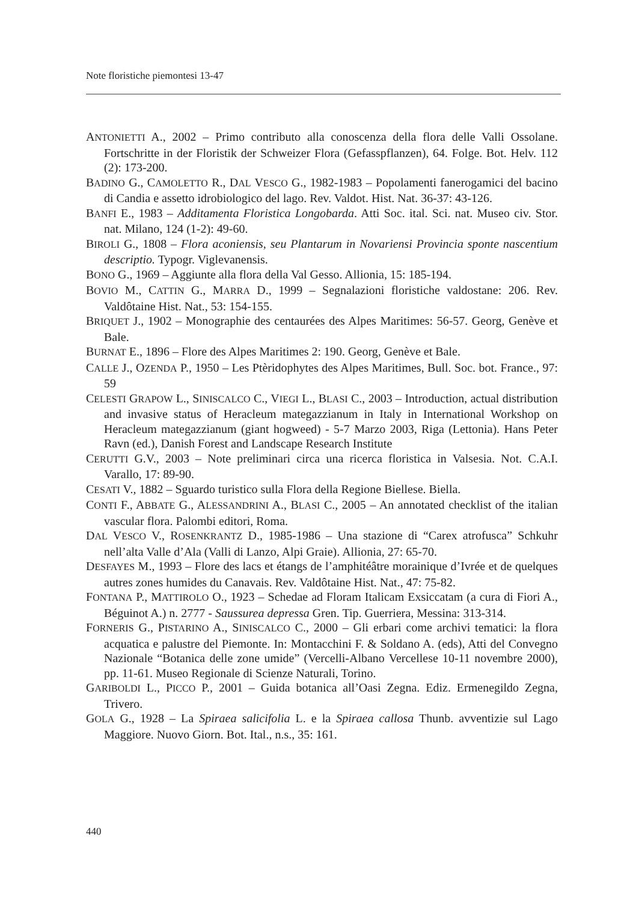Note floristiche piemontesi 13-47
ANTONIETTI A., 2002 – Primo contributo alla conoscenza della flora delle Valli Ossolane. Fortschritte in der Floristik der Schweizer Flora (Gefasspflanzen), 64. Folge. Bot. Helv. 112 (2): 173-200.
BADINO G., CAMOLETTO R., DAL VESCO G., 1982-1983 – Popolamenti fanerogamici del bacino di Candia e assetto idrobiologico del lago. Rev. Valdot. Hist. Nat. 36-37: 43-126.
BANFI E., 1983 – Additamenta Floristica Longobarda. Atti Soc. ital. Sci. nat. Museo civ. Stor. nat. Milano, 124 (1-2): 49-60.
BIROLI G., 1808 – Flora aconiensis, seu Plantarum in Novariensi Provincia sponte nascentium descriptio. Typogr. Viglevanensis.
BONO G., 1969 – Aggiunte alla flora della Val Gesso. Allionia, 15: 185-194.
BOVIO M., CATTIN G., MARRA D., 1999 – Segnalazioni floristiche valdostane: 206. Rev. Valdôtaine Hist. Nat., 53: 154-155.
BRIQUET J., 1902 – Monographie des centaurées des Alpes Maritimes: 56-57. Georg, Genève et Bale.
BURNAT E., 1896 – Flore des Alpes Maritimes 2: 190. Georg, Genève et Bale.
CALLE J., OZENDA P., 1950 – Les Ptèridophytes des Alpes Maritimes, Bull. Soc. bot. France., 97: 59
CELESTI GRAPOW L., SINISCALCO C., VIEGI L., BLASI C., 2003 – Introduction, actual distribution and invasive status of Heracleum mategazzianum in Italy in International Workshop on Heracleum mategazzianum (giant hogweed) - 5-7 Marzo 2003, Riga (Lettonia). Hans Peter Ravn (ed.), Danish Forest and Landscape Research Institute
CERUTTI G.V., 2003 – Note preliminari circa una ricerca floristica in Valsesia. Not. C.A.I. Varallo, 17: 89-90.
CESATI V., 1882 – Sguardo turistico sulla Flora della Regione Biellese. Biella.
CONTI F., ABBATE G., ALESSANDRINI A., BLASI C., 2005 – An annotated checklist of the italian vascular flora. Palombi editori, Roma.
DAL VESCO V., ROSENKRANTZ D., 1985-1986 – Una stazione di “Carex atrofusca” Schkuhr nell’alta Valle d’Ala (Valli di Lanzo, Alpi Graie). Allionia, 27: 65-70.
DESFAYES M., 1993 – Flore des lacs et étangs de l’amphitéâtre morainique d’Ivrée et de quelques autres zones humides du Canavais. Rev. Valdôtaine Hist. Nat., 47: 75-82.
FONTANA P., MATTIROLO O., 1923 – Schedae ad Floram Italicam Exsiccatam (a cura di Fiori A., Béguinot A.) n. 2777 - Saussurea depressa Gren. Tip. Guerriera, Messina: 313-314.
FORNERIS G., PISTARINO A., SINISCALCO C., 2000 – Gli erbari come archivi tematici: la flora acquatica e palustre del Piemonte. In: Montacchini F. & Soldano A. (eds), Atti del Convegno Nazionale “Botanica delle zone umide” (Vercelli-Albano Vercellese 10-11 novembre 2000), pp. 11-61. Museo Regionale di Scienze Naturali, Torino.
GARIBOLDI L., PICCO P., 2001 – Guida botanica all’Oasi Zegna. Ediz. Ermenegildo Zegna, Trivero.
GOLA G., 1928 – La Spiraea salicifolia L. e la Spiraea callosa Thunb. avventizie sul Lago Maggiore. Nuovo Giorn. Bot. Ital., n.s., 35: 161.
440